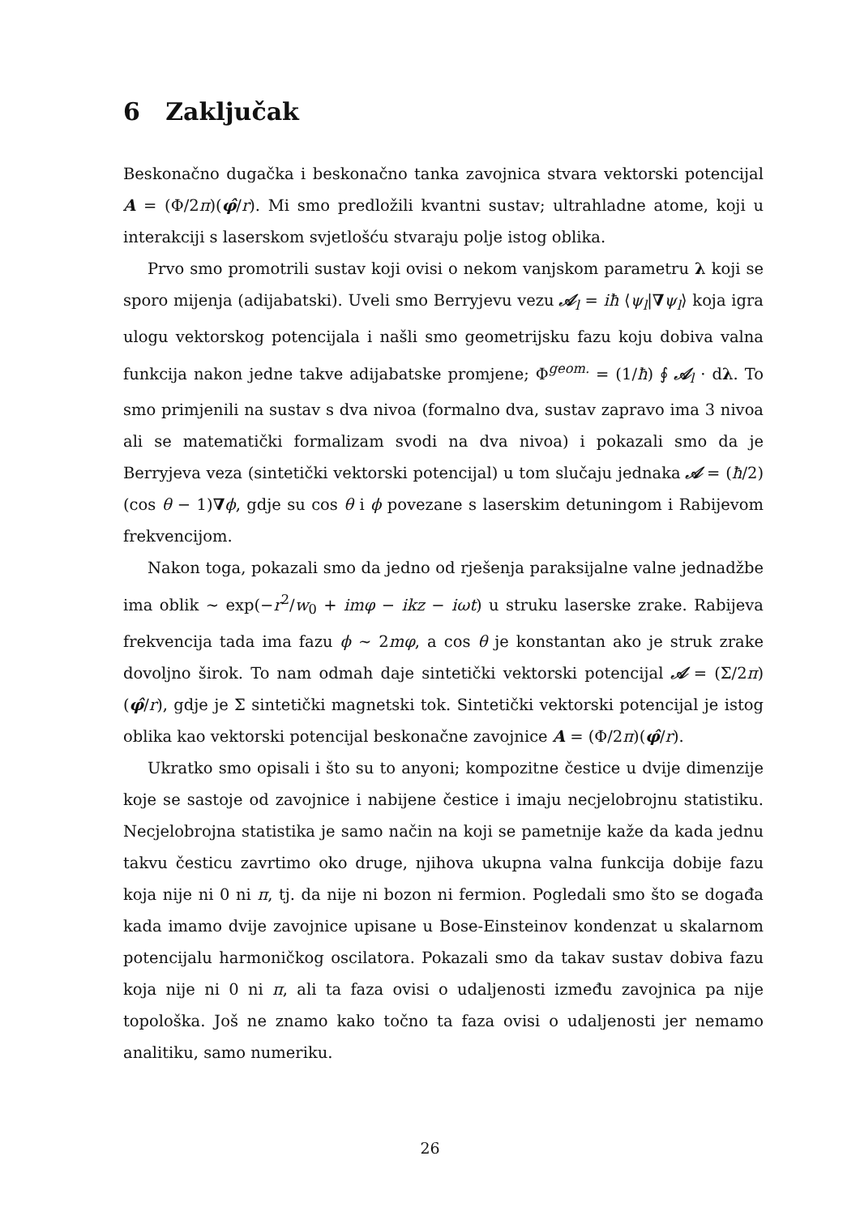6 Zaključak
Beskonačno dugačka i beskonačno tanka zavojnica stvara vektorski potencijal A = (Φ/2π)(φ̂/r). Mi smo predložili kvantni sustav; ultrahladne atome, koji u interakciji s laserskom svjetlošću stvaraju polje istog oblika.
Prvo smo promotrili sustav koji ovisi o nekom vanjskom parametru λ koji se sporo mijenja (adijabatski). Uveli smo Berryjevu vezu 𝒜<sub>l</sub> = iħ ⟨ψ<sub>l</sub>|∇ψ<sub>l</sub>⟩ koja igra ulogu vektorskog potencijala i našli smo geometrijsku fazu koju dobiva valna funkcija nakon jedne takve adijabatske promjene; Φ<sup>geom.</sup> = (1/ħ) ∮ 𝒜<sub>l</sub> · dλ. To smo primjenili na sustav s dva nivoa (formalno dva, sustav zapravo ima 3 nivoa ali se matematički formalizam svodi na dva nivoa) i pokazali smo da je Berryjeva veza (sintetički vektorski potencijal) u tom slučaju jednaka 𝒜 = (ħ/2)(cos θ − 1)∇ϕ, gdje su cos θ i ϕ povezane s laserskim detuningom i Rabijevom frekvencijom.
Nakon toga, pokazali smo da jedno od rješenja paraksijalne valne jednadžbe ima oblik ∼ exp(−r<sup>2</sup>/w<sub>0</sub> + imφ − ikz − iωt) u struku laserske zrake. Rabijeva frekvencija tada ima fazu ϕ ∼ 2mφ, a cos θ je konstantan ako je struk zrake dovoljno širok. To nam odmah daje sintetički vektorski potencijal 𝒜 = (Σ/2π)(φ̂/r), gdje je Σ sintetički magnetski tok. Sintetički vektorski potencijal je istog oblika kao vektorski potencijal beskonačne zavojnice A = (Φ/2π)(φ̂/r).
Ukratko smo opisali i što su to anyoni; kompozitne čestice u dvije dimenzije koje se sastoje od zavojnice i nabijene čestice i imaju necjelobrojnu statistiku. Necjelobrojna statistika je samo način na koji se pametnije kaže da kada jednu takvu česticu zavrtimo oko druge, njihova ukupna valna funkcija dobije fazu koja nije ni 0 ni π, tj. da nije ni bozon ni fermion. Pogledali smo što se događa kada imamo dvije zavojnice upisane u Bose-Einsteinov kondenzat u skalarnom potencijalu harmoničkog oscilatora. Pokazali smo da takav sustav dobiva fazu koja nije ni 0 ni π, ali ta faza ovisi o udaljenosti između zavojnica pa nije topološka. Još ne znamo kako točno ta faza ovisi o udaljenosti jer nemamo analitiku, samo numeriku.
26